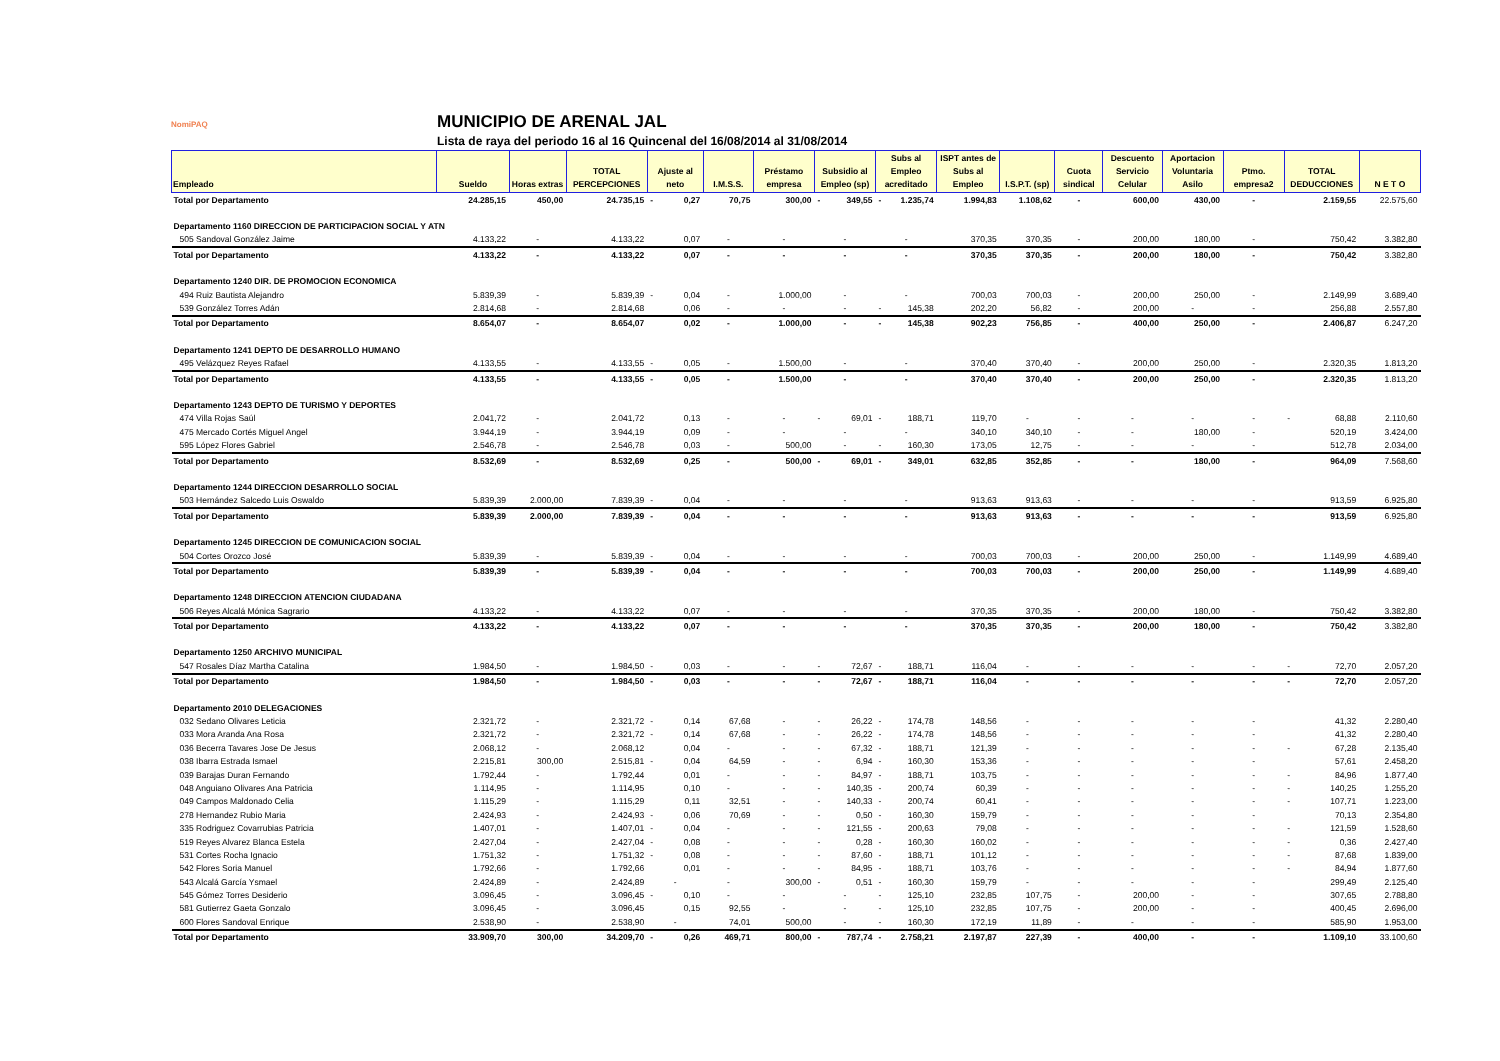NomiPAQ
MUNICIPIO DE ARENAL JAL
Lista de raya del periodo 16 al 16 Quincenal del 16/08/2014 al 31/08/2014
| Empleado | Sueldo | Horas extras | TOTAL PERCEPCIONES | Ajuste al neto | I.M.S.S. | Préstamo empresa | Subsidio al Empleo (sp) | Subs al Empleo acreditado | ISPT antes de Subs al Empleo | I.S.P.T. (sp) | Cuota sindical | Descuento Servicio Celular | Aportacion Voluntaria Asilo | Ptmo. empresa2 | TOTAL DEDUCCIONES | N E T O |
| --- | --- | --- | --- | --- | --- | --- | --- | --- | --- | --- | --- | --- | --- | --- | --- | --- |
| Total por Departamento | 24.285,15 | 450,00 | 24.735,15 | - 0,27 | 70,75 | 300,00 | - 349,55 | - 1.235,74 | 1.994,83 | 1.108,62 | - | 600,00 | 430,00 | - | 2.159,55 | 22.575,60 |
| Departamento 1160 DIRECCION DE PARTICIPACION SOCIAL Y ATN | | | | | | | | | | | | | | | | |
| 505 Sandoval González Jaime | 4.133,22 | - | 4.133,22 | 0,07 | - | - | - | - | 370,35 | 370,35 | - | 200,00 | 180,00 | - | 750,42 | 3.382,80 |
| Total por Departamento | 4.133,22 | - | 4.133,22 | 0,07 | - | - | - | - | 370,35 | 370,35 | - | 200,00 | 180,00 | - | 750,42 | 3.382,80 |
| Departamento 1240 DIR. DE PROMOCION ECONOMICA | | | | | | | | | | | | | | | | |
| 494 Ruiz Bautista Alejandro | 5.839,39 | - | 5.839,39 | - 0,04 | - | 1.000,00 | - | - | 700,03 | 700,03 | - | 200,00 | 250,00 | - | 2.149,99 | 3.689,40 |
| 539 González Torres Adán | 2.814,68 | - | 2.814,68 | 0,06 | - | - | - | - 145,38 | 202,20 | 56,82 | - | 200,00 | - | - | 256,88 | 2.557,80 |
| Total por Departamento | 8.654,07 | - | 8.654,07 | 0,02 | - | 1.000,00 | - | - 145,38 | 902,23 | 756,85 | - | 400,00 | 250,00 | - | 2.406,87 | 6.247,20 |
| Departamento 1241 DEPTO DE DESARROLLO HUMANO | | | | | | | | | | | | | | | | |
| 495 Velázquez Reyes Rafael | 4.133,55 | - | 4.133,55 | - 0,05 | - | 1.500,00 | - | - | 370,40 | 370,40 | - | 200,00 | 250,00 | - | 2.320,35 | 1.813,20 |
| Total por Departamento | 4.133,55 | - | 4.133,55 | - 0,05 | - | 1.500,00 | - | - | 370,40 | 370,40 | - | 200,00 | 250,00 | - | 2.320,35 | 1.813,20 |
| Departamento 1243 DEPTO DE TURISMO Y DEPORTES | | | | | | | | | | | | | | | | |
| 474 Villa Rojas Saúl | 2.041,72 | - | 2.041,72 | 0,13 | - | - | - 69,01 | - 188,71 | 119,70 | - | - | - | - | - | - 68,88 | 2.110,60 |
| 475 Mercado Cortés Miguel Angel | 3.944,19 | - | 3.944,19 | 0,09 | - | - | - | - | 340,10 | 340,10 | - | - | 180,00 | - | 520,19 | 3.424,00 |
| 595 López Flores Gabriel | 2.546,78 | - | 2.546,78 | 0,03 | - | 500,00 | - | - 160,30 | 173,05 | 12,75 | - | - | - | - | 512,78 | 2.034,00 |
| Total por Departamento | 8.532,69 | - | 8.532,69 | 0,25 | - | 500,00 | - 69,01 | - 349,01 | 632,85 | 352,85 | - | - | 180,00 | - | 964,09 | 7.568,60 |
| Departamento 1244 DIRECCION DESARROLLO SOCIAL | | | | | | | | | | | | | | | | |
| 503 Hernández Salcedo Luis Oswaldo | 5.839,39 | 2.000,00 | 7.839,39 | - 0,04 | - | - | - | - | 913,63 | 913,63 | - | - | - | - | 913,59 | 6.925,80 |
| Total por Departamento | 5.839,39 | 2.000,00 | 7.839,39 | - 0,04 | - | - | - | - | 913,63 | 913,63 | - | - | - | - | 913,59 | 6.925,80 |
| Departamento 1245 DIRECCION DE COMUNICACION SOCIAL | | | | | | | | | | | | | | | | |
| 504 Cortes Orozco José | 5.839,39 | - | 5.839,39 | - 0,04 | - | - | - | - | 700,03 | 700,03 | - | 200,00 | 250,00 | - | 1.149,99 | 4.689,40 |
| Total por Departamento | 5.839,39 | - | 5.839,39 | - 0,04 | - | - | - | - | 700,03 | 700,03 | - | 200,00 | 250,00 | - | 1.149,99 | 4.689,40 |
| Departamento 1248 DIRECCION ATENCION CIUDADANA | | | | | | | | | | | | | | | | |
| 506 Reyes Alcalá Mónica Sagrario | 4.133,22 | - | 4.133,22 | 0,07 | - | - | - | - | 370,35 | 370,35 | - | 200,00 | 180,00 | - | 750,42 | 3.382,80 |
| Total por Departamento | 4.133,22 | - | 4.133,22 | 0,07 | - | - | - | - | 370,35 | 370,35 | - | 200,00 | 180,00 | - | 750,42 | 3.382,80 |
| Departamento 1250 ARCHIVO MUNICIPAL | | | | | | | | | | | | | | | | |
| 547 Rosales Díaz Martha Catalina | 1.984,50 | - | 1.984,50 | - 0,03 | - | - | - 72,67 | - 188,71 | 116,04 | - | - | - | - | - | - 72,70 | 2.057,20 |
| Total por Departamento | 1.984,50 | - | 1.984,50 | - 0,03 | - | - | - 72,67 | - 188,71 | 116,04 | - | - | - | - | - | - 72,70 | 2.057,20 |
| Departamento 2010 DELEGACIONES | | | | | | | | | | | | | | | | |
| 032 Sedano Olivares Leticia | 2.321,72 | - | 2.321,72 | - 0,14 | 67,68 | - | - 26,22 | - 174,78 | 148,56 | - | - | - | - | - | 41,32 | 2.280,40 |
| 033 Mora Aranda Ana Rosa | 2.321,72 | - | 2.321,72 | - 0,14 | 67,68 | - | - 26,22 | - 174,78 | 148,56 | - | - | - | - | - | 41,32 | 2.280,40 |
| 036 Becerra Tavares Jose De Jesus | 2.068,12 | - | 2.068,12 | 0,04 | - | - | - 67,32 | - 188,71 | 121,39 | - | - | - | - | - | - 67,28 | 2.135,40 |
| 038 Ibarra Estrada Ismael | 2.215,81 | 300,00 | 2.515,81 | - 0,04 | 64,59 | - | - 6,94 | - 160,30 | 153,36 | - | - | - | - | - | 57,61 | 2.458,20 |
| 039 Barajas Duran Fernando | 1.792,44 | - | 1.792,44 | 0,01 | - | - | - 84,97 | - 188,71 | 103,75 | - | - | - | - | - | - 84,96 | 1.877,40 |
| 048 Anguiano Olivares Ana Patricia | 1.114,95 | - | 1.114,95 | 0,10 | - | - | - 140,35 | - 200,74 | 60,39 | - | - | - | - | - | - 140,25 | 1.255,20 |
| 049 Campos Maldonado Celia | 1.115,29 | - | 1.115,29 | 0,11 | 32,51 | - | - 140,33 | - 200,74 | 60,41 | - | - | - | - | - | - 107,71 | 1.223,00 |
| 278 Hernandez Rubio Maria | 2.424,93 | - | 2.424,93 | - 0,06 | 70,69 | - | - 0,50 | - 160,30 | 159,79 | - | - | - | - | - | 70,13 | 2.354,80 |
| 335 Rodriguez Covarrubias Patricia | 1.407,01 | - | 1.407,01 | - 0,04 | - | - | - 121,55 | - 200,63 | 79,08 | - | - | - | - | - | - 121,59 | 1.528,60 |
| 519 Reyes Alvarez Blanca Estela | 2.427,04 | - | 2.427,04 | - 0,08 | - | - | - 0,28 | - 160,30 | 160,02 | - | - | - | - | - | - 0,36 | 2.427,40 |
| 531 Cortes Rocha Ignacio | 1.751,32 | - | 1.751,32 | - 0,08 | - | - | - 87,60 | - 188,71 | 101,12 | - | - | - | - | - | - 87,68 | 1.839,00 |
| 542 Flores Soria Manuel | 1.792,66 | - | 1.792,66 | 0,01 | - | - | - 84,95 | - 188,71 | 103,76 | - | - | - | - | - | - 84,94 | 1.877,60 |
| 543 Alcalá García Ysmael | 2.424,89 | - | 2.424,89 | - | - | 300,00 | - 0,51 | - 160,30 | 159,79 | - | - | - | - | - | 299,49 | 2.125,40 |
| 545 Gómez Torres Desiderio | 3.096,45 | - | 3.096,45 | - 0,10 | - | - | - | - 125,10 | 232,85 | 107,75 | - | 200,00 | - | - | 307,65 | 2.788,80 |
| 581 Gutierrez Gaeta Gonzalo | 3.096,45 | - | 3.096,45 | 0,15 | 92,55 | - | - | - 125,10 | 232,85 | 107,75 | - | 200,00 | - | - | 400,45 | 2.696,00 |
| 600 Flores Sandoval Enrique | 2.538,90 | - | 2.538,90 | - | 74,01 | 500,00 | - | - 160,30 | 172,19 | 11,89 | - | - | - | - | 585,90 | 1.953,00 |
| Total por Departamento | 33.909,70 | 300,00 | 34.209,70 | - 0,26 | 469,71 | 800,00 | - 787,74 | - 2.758,21 | 2.197,87 | 227,39 | - | 400,00 | - | - | 1.109,10 | 33.100,60 |